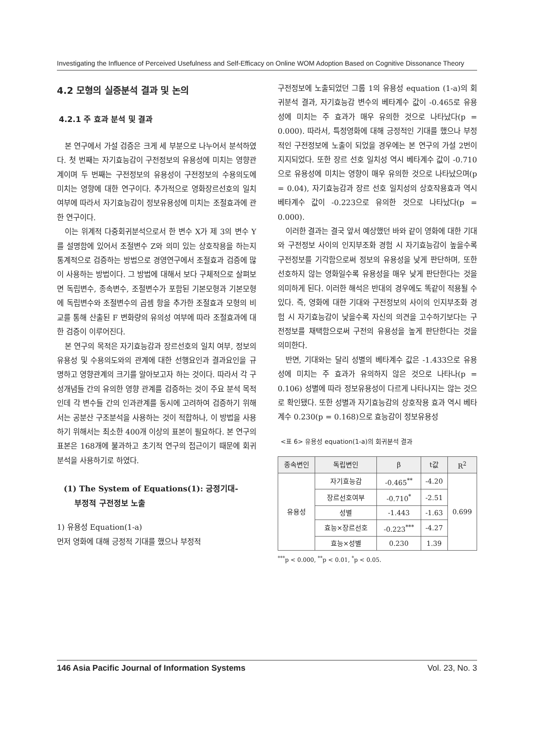Investigating the Influence of Perceived Usefulness and Self-Efficacy on Online WOM Adoption Based on Cognitive Dissonance Theory
4.2 모형의 실증분석 결과 및 논의
4.2.1 주 효과 분석 및 결과
본 연구에서 가설 검증은 크게 세 부분으로 나누어서 분석하였다. 첫 번째는 자기효능감이 구전정보의 유용성에 미치는 영향관계이며 두 번째는 구전정보의 유용성이 구전정보의 수용의도에 미치는 영향에 대한 연구이다. 추가적으로 영화장르선호의 일치 여부에 따라서 자기효능감이 정보유용성에 미치는 조절효과에 관한 연구이다.
이는 위계적 다중회귀분석으로서 한 변수 X가 제 3의 변수 Y를 설명함에 있어서 조절변수 Z와 의미 있는 상호작용을 하는지 통계적으로 검증하는 방법으로 경영연구에서 조절효과 검증에 많이 사용하는 방법이다. 그 방법에 대해서 보다 구체적으로 살펴보면 독립변수, 종속변수, 조절변수가 포함된 기본모형과 기본모형에 독립변수와 조절변수의 곱셈 항을 추가한 조절효과 모형의 비교를 통해 산출된 F 변화량의 유의성 여부에 따라 조절효과에 대한 검증이 이루어진다.
본 연구의 목적은 자기효능감과 장르선호의 일치 여부, 정보의 유용성 및 수용의도와의 관계에 대한 선행요인과 결과요인을 규명하고 영향관계의 크기를 알아보고자 하는 것이다. 따라서 각 구성개념들 간의 유의한 영향 관계를 검증하는 것이 주요 분석 목적인데 각 변수들 간의 인과관계를 동시에 고려하여 검증하기 위해서는 공분산 구조분석을 사용하는 것이 적합하나, 이 방법을 사용하기 위해서는 최소한 400개 이상의 표본이 필요하다. 본 연구의 표본은 168개에 불과하고 초기적 연구의 접근이기 때문에 회귀분석을 사용하기로 하였다.
(1) The System of Equations(1): 긍정기대-
부정적 구전정보 노출
1) 유용성 Equation(1-a)
먼저 영화에 대해 긍정적 기대를 했으나 부정적
구전정보에 노출되었던 그룹 1의 유용성 equation (1-a)의 회귀분석 결과, 자기효능감 변수의 베타계수 값이 -0.465로 유용성에 미치는 주 효과가 매우 유의한 것으로 나타났다(p = 0.000). 따라서, 특정영화에 대해 긍정적인 기대를 했으나 부정적인 구전정보에 노출이 되었을 경우에는 본 연구의 가설 2번이 지지되었다. 또한 장르 선호 일치성 역시 베타계수 값이 -0.710으로 유용성에 미치는 영향이 매우 유의한 것으로 나타났으며(p = 0.04), 자기효능감과 장르 선호 일치성의 상호작용효과 역시 베타계수 값이 -0.223으로 유의한 것으로 나타났다(p = 0.000).
이러한 결과는 결국 앞서 예상했던 바와 같이 영화에 대한 기대와 구전정보 사이의 인지부조화 경험 시 자기효능감이 높을수록 구전정보를 기각함으로써 정보의 유용성을 낮게 판단하며, 또한 선호하지 않는 영화일수록 유용성을 매우 낮게 판단한다는 것을 의미하게 된다. 이러한 해석은 반대의 경우에도 똑같이 적용될 수 있다. 즉, 영화에 대한 기대와 구전정보의 사이의 인지부조화 경험 시 자기효능감이 낮을수록 자신의 의견을 고수하기보다는 구전정보를 채택함으로써 구전의 유용성을 높게 판단한다는 것을 의미한다.
반면, 기대와는 달리 성별의 베타계수 값은 -1.433으로 유용성에 미치는 주 효과가 유의하지 않은 것으로 나타나(p = 0.106) 성별에 따라 정보유용성이 다르게 나타나지는 않는 것으로 확인됐다. 또한 성별과 자기효능감의 상호작용 효과 역시 베타계수 0.230(p = 0.168)으로 효능감이 정보유용성
<표 6> 유용성 equation(1-a)의 회귀분석 결과
| 종속변인 | 독립변인 | β | t값 | R<sup>2</sup> |
| --- | --- | --- | --- | --- |
| 유용성 | 자기효능감 | -0.465<sup>**</sup> | -4.20 | 0.699 |
| | 장르선호여부 | -0.710<sup>*</sup> | -2.51 | |
| | 성별 | -1.443 | -1.63 | |
| | 효능×장르선호 | -0.223<sup>***</sup> | -4.27 | |
| | 효능×성별 | 0.230 | 1.39 | |
<sup>***</sup> p < 0.000, <sup>**</sup>p < 0.01, <sup>*</sup>p < 0.05.
146 Asia Pacific Journal of Information Systems Vol. 23, No. 3